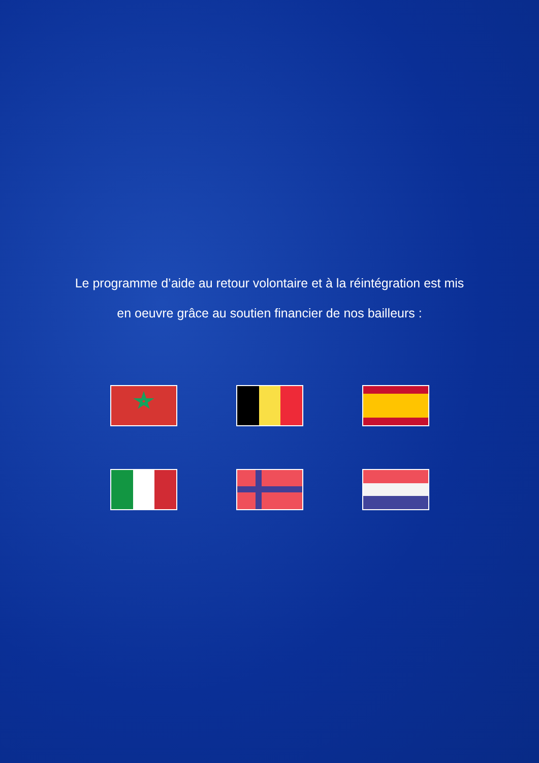Le programme d’aide au retour volontaire et à la réintégration est mis
en oeuvre grâce au soutien financier de nos bailleurs :